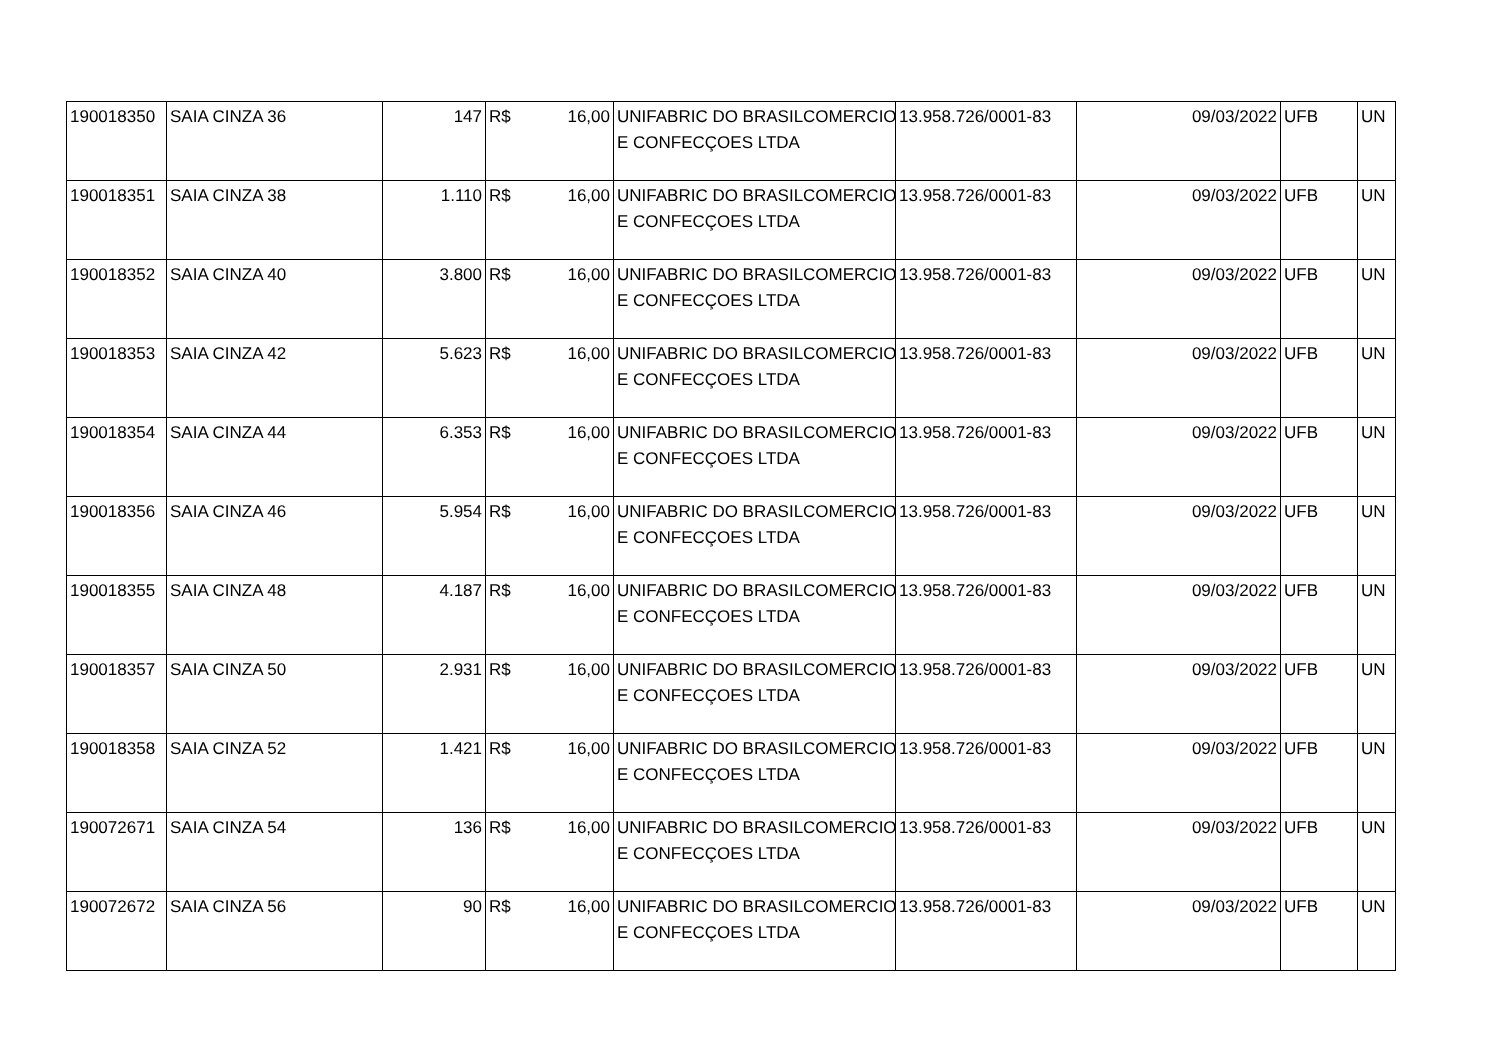| 190018350 | SAIA CINZA 36 | 147 | R$ | 16,00 | UNIFABRIC DO BRASILCOMERCIO E CONFECÇOES LTDA | 13.958.726/0001-83 | 09/03/2022 | UFB | UN |
| 190018351 | SAIA CINZA 38 | 1.110 | R$ | 16,00 | UNIFABRIC DO BRASILCOMERCIO E CONFECÇOES LTDA | 13.958.726/0001-83 | 09/03/2022 | UFB | UN |
| 190018352 | SAIA CINZA 40 | 3.800 | R$ | 16,00 | UNIFABRIC DO BRASILCOMERCIO E CONFECÇOES LTDA | 13.958.726/0001-83 | 09/03/2022 | UFB | UN |
| 190018353 | SAIA CINZA 42 | 5.623 | R$ | 16,00 | UNIFABRIC DO BRASILCOMERCIO E CONFECÇOES LTDA | 13.958.726/0001-83 | 09/03/2022 | UFB | UN |
| 190018354 | SAIA CINZA 44 | 6.353 | R$ | 16,00 | UNIFABRIC DO BRASILCOMERCIO E CONFECÇOES LTDA | 13.958.726/0001-83 | 09/03/2022 | UFB | UN |
| 190018356 | SAIA CINZA 46 | 5.954 | R$ | 16,00 | UNIFABRIC DO BRASILCOMERCIO E CONFECÇOES LTDA | 13.958.726/0001-83 | 09/03/2022 | UFB | UN |
| 190018355 | SAIA CINZA 48 | 4.187 | R$ | 16,00 | UNIFABRIC DO BRASILCOMERCIO E CONFECÇOES LTDA | 13.958.726/0001-83 | 09/03/2022 | UFB | UN |
| 190018357 | SAIA CINZA 50 | 2.931 | R$ | 16,00 | UNIFABRIC DO BRASILCOMERCIO E CONFECÇOES LTDA | 13.958.726/0001-83 | 09/03/2022 | UFB | UN |
| 190018358 | SAIA CINZA 52 | 1.421 | R$ | 16,00 | UNIFABRIC DO BRASILCOMERCIO E CONFECÇOES LTDA | 13.958.726/0001-83 | 09/03/2022 | UFB | UN |
| 190072671 | SAIA CINZA 54 | 136 | R$ | 16,00 | UNIFABRIC DO BRASILCOMERCIO E CONFECÇOES LTDA | 13.958.726/0001-83 | 09/03/2022 | UFB | UN |
| 190072672 | SAIA CINZA 56 | 90 | R$ | 16,00 | UNIFABRIC DO BRASILCOMERCIO E CONFECÇOES LTDA | 13.958.726/0001-83 | 09/03/2022 | UFB | UN |